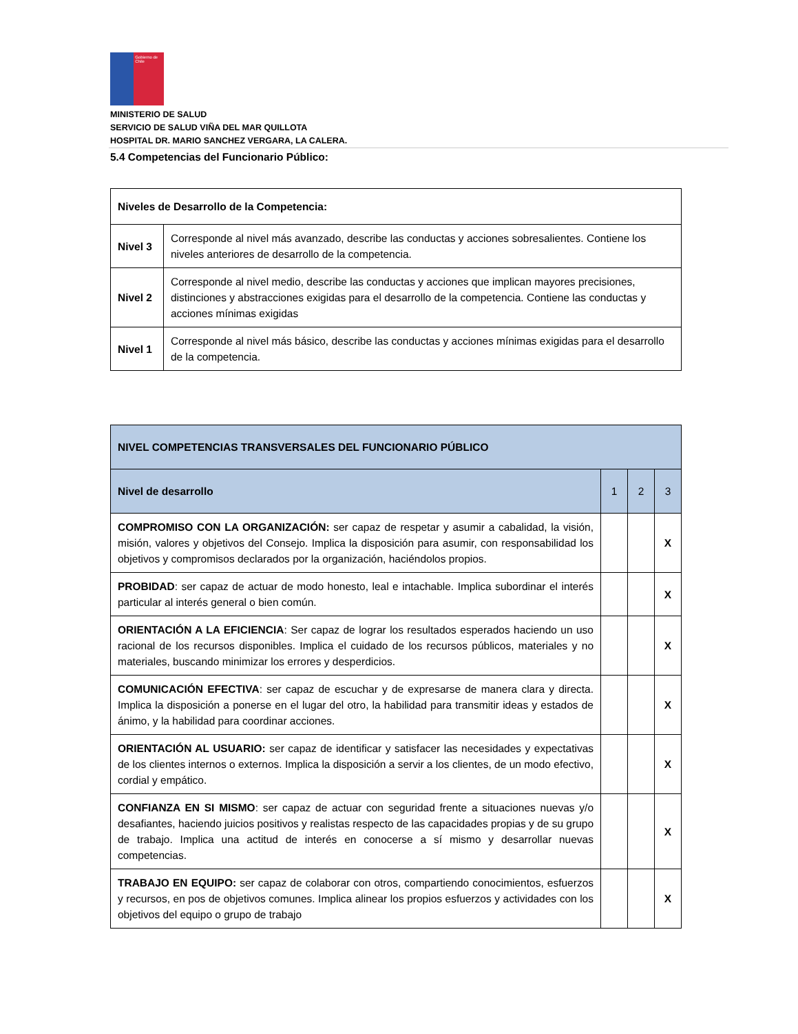Gobierno de Chile
MINISTERIO DE SALUD
SERVICIO DE SALUD VIÑA DEL MAR QUILLOTA
HOSPITAL DR. MARIO SANCHEZ VERGARA, LA CALERA.
5.4 Competencias del Funcionario Público:
| Niveles de Desarrollo de la Competencia: | |
| --- | --- |
| Nivel 3 | Corresponde al nivel más avanzado, describe las conductas y acciones sobresalientes. Contiene los niveles anteriores de desarrollo de la competencia. |
| Nivel 2 | Corresponde al nivel medio, describe las conductas y acciones que implican mayores precisiones, distinciones y abstracciones exigidas para el desarrollo de la competencia. Contiene las conductas y acciones mínimas exigidas |
| Nivel 1 | Corresponde al nivel más básico, describe las conductas y acciones mínimas exigidas para el desarrollo de la competencia. |
| NIVEL COMPETENCIAS TRANSVERSALES DEL FUNCIONARIO PÚBLICO | | | |
| --- | --- | --- | --- |
| Nivel de desarrollo | 1 | 2 | 3 |
| COMPROMISO CON LA ORGANIZACIÓN: ser capaz de respetar y asumir a cabalidad, la visión, misión, valores y objetivos del Consejo. Implica la disposición para asumir, con responsabilidad los objetivos y compromisos declarados por la organización, haciéndolos propios. | | | X |
| PROBIDAD : ser capaz de actuar de modo honesto, leal e intachable. Implica subordinar el interés particular al interés general o bien común. | | | X |
| ORIENTACIÓN A LA EFICIENCIA : Ser capaz de lograr los resultados esperados haciendo un uso racional de los recursos disponibles. Implica el cuidado de los recursos públicos, materiales y no materiales, buscando minimizar los errores y desperdicios. | | | X |
| COMUNICACIÓN EFECTIVA : ser capaz de escuchar y de expresarse de manera clara y directa. Implica la disposición a ponerse en el lugar del otro, la habilidad para transmitir ideas y estados de ánimo, y la habilidad para coordinar acciones. | | | X |
| ORIENTACIÓN AL USUARIO: ser capaz de identificar y satisfacer las necesidades y expectativas de los clientes internos o externos. Implica la disposición a servir a los clientes, de un modo efectivo, cordial y empático. | | | X |
| CONFIANZA EN SI MISMO : ser capaz de actuar con seguridad frente a situaciones nuevas y/o desafiantes, haciendo juicios positivos y realistas respecto de las capacidades propias y de su grupo de trabajo. Implica una actitud de interés en conocerse a sí mismo y desarrollar nuevas competencias. | | | X |
| TRABAJO EN EQUIPO: ser capaz de colaborar con otros, compartiendo conocimientos, esfuerzos y recursos, en pos de objetivos comunes. Implica alinear los propios esfuerzos y actividades con los objetivos del equipo o grupo de trabajo | | | X |